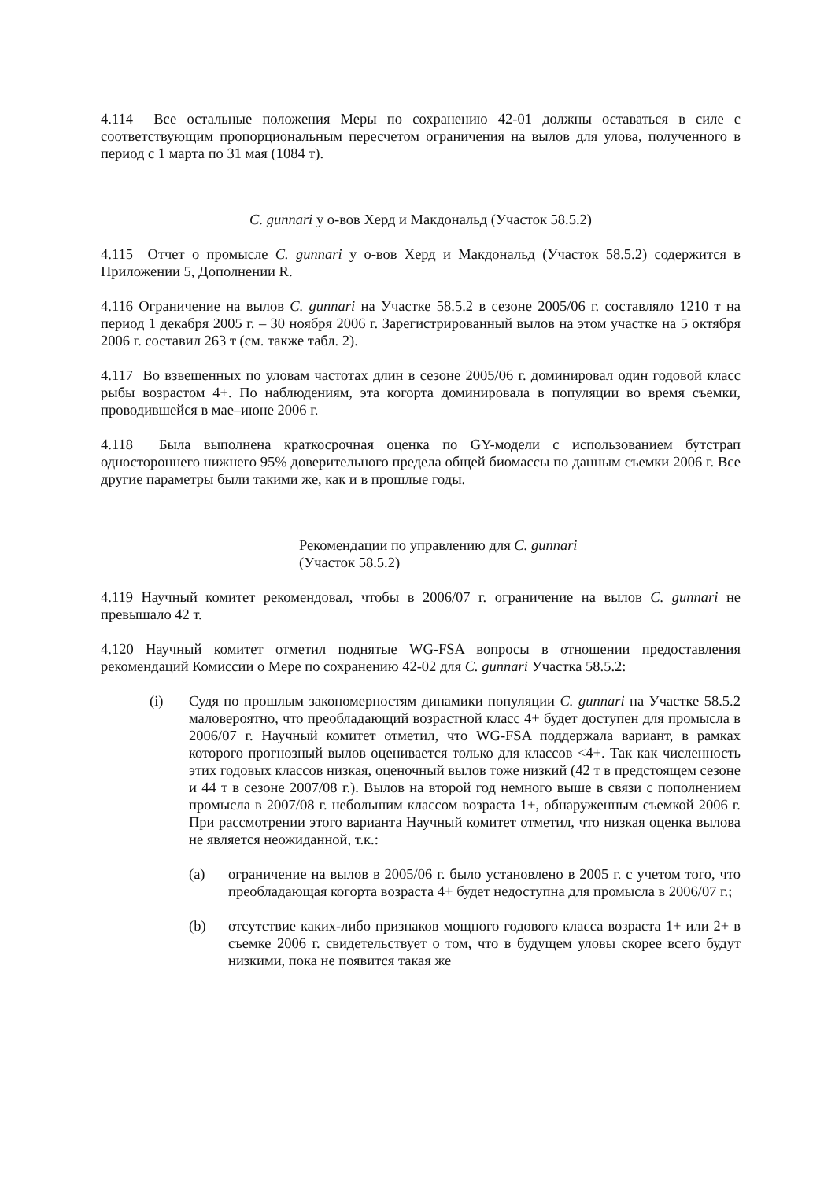4.114 Все остальные положения Меры по сохранению 42-01 должны оставаться в силе с соответствующим пропорциональным пересчетом ограничения на вылов для улова, полученного в период с 1 марта по 31 мая (1084 т).
C. gunnari у о-вов Херд и Макдональд (Участок 58.5.2)
4.115 Отчет о промысле C. gunnari у о-вов Херд и Макдональд (Участок 58.5.2) содержится в Приложении 5, Дополнении R.
4.116 Ограничение на вылов C. gunnari на Участке 58.5.2 в сезоне 2005/06 г. составляло 1210 т на период 1 декабря 2005 г. – 30 ноября 2006 г. Зарегистрированный вылов на этом участке на 5 октября 2006 г. составил 263 т (см. также табл. 2).
4.117 Во взвешенных по уловам частотах длин в сезоне 2005/06 г. доминировал один годовой класс рыбы возрастом 4+. По наблюдениям, эта когорта доминировала в популяции во время съемки, проводившейся в мае–июне 2006 г.
4.118 Была выполнена краткосрочная оценка по GY-модели с использованием бутстрап одностороннего нижнего 95% доверительного предела общей биомассы по данным съемки 2006 г. Все другие параметры были такими же, как и в прошлые годы.
Рекомендации по управлению для C. gunnari
(Участок 58.5.2)
4.119 Научный комитет рекомендовал, чтобы в 2006/07 г. ограничение на вылов C. gunnari не превышало 42 т.
4.120 Научный комитет отметил поднятые WG-FSA вопросы в отношении предоставления рекомендаций Комиссии о Мере по сохранению 42-02 для C. gunnari Участка 58.5.2:
(i) Судя по прошлым закономерностям динамики популяции C. gunnari на Участке 58.5.2 маловероятно, что преобладающий возрастной класс 4+ будет доступен для промысла в 2006/07 г. Научный комитет отметил, что WG-FSA поддержала вариант, в рамках которого прогнозный вылов оценивается только для классов <4+. Так как численность этих годовых классов низкая, оценочный вылов тоже низкий (42 т в предстоящем сезоне и 44 т в сезоне 2007/08 г.). Вылов на второй год немного выше в связи с пополнением промысла в 2007/08 г. небольшим классом возраста 1+, обнаруженным съемкой 2006 г. При рассмотрении этого варианта Научный комитет отметил, что низкая оценка вылова не является неожиданной, т.к.:
(a) ограничение на вылов в 2005/06 г. было установлено в 2005 г. с учетом того, что преобладающая когорта возраста 4+ будет недоступна для промысла в 2006/07 г.;
(b) отсутствие каких-либо признаков мощного годового класса возраста 1+ или 2+ в съемке 2006 г. свидетельствует о том, что в будущем уловы скорее всего будут низкими, пока не появится такая же